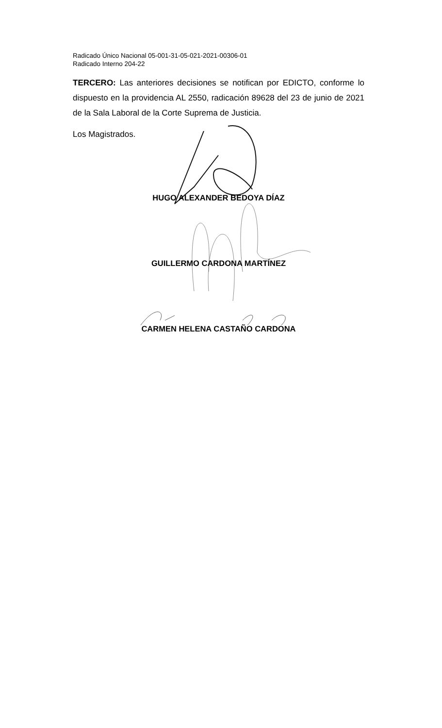Radicado Único Nacional 05-001-31-05-021-2021-00306-01
Radicado Interno 204-22
TERCERO: Las anteriores decisiones se notifican por EDICTO, conforme lo dispuesto en la providencia AL 2550, radicación 89628 del 23 de junio de 2021 de la Sala Laboral de la Corte Suprema de Justicia.
Los Magistrados.
HUGO ALEXANDER BEDOYA DÍAZ
GUILLERMO CARDONA MARTÍNEZ
CARMEN HELENA CASTAÑO CARDONA